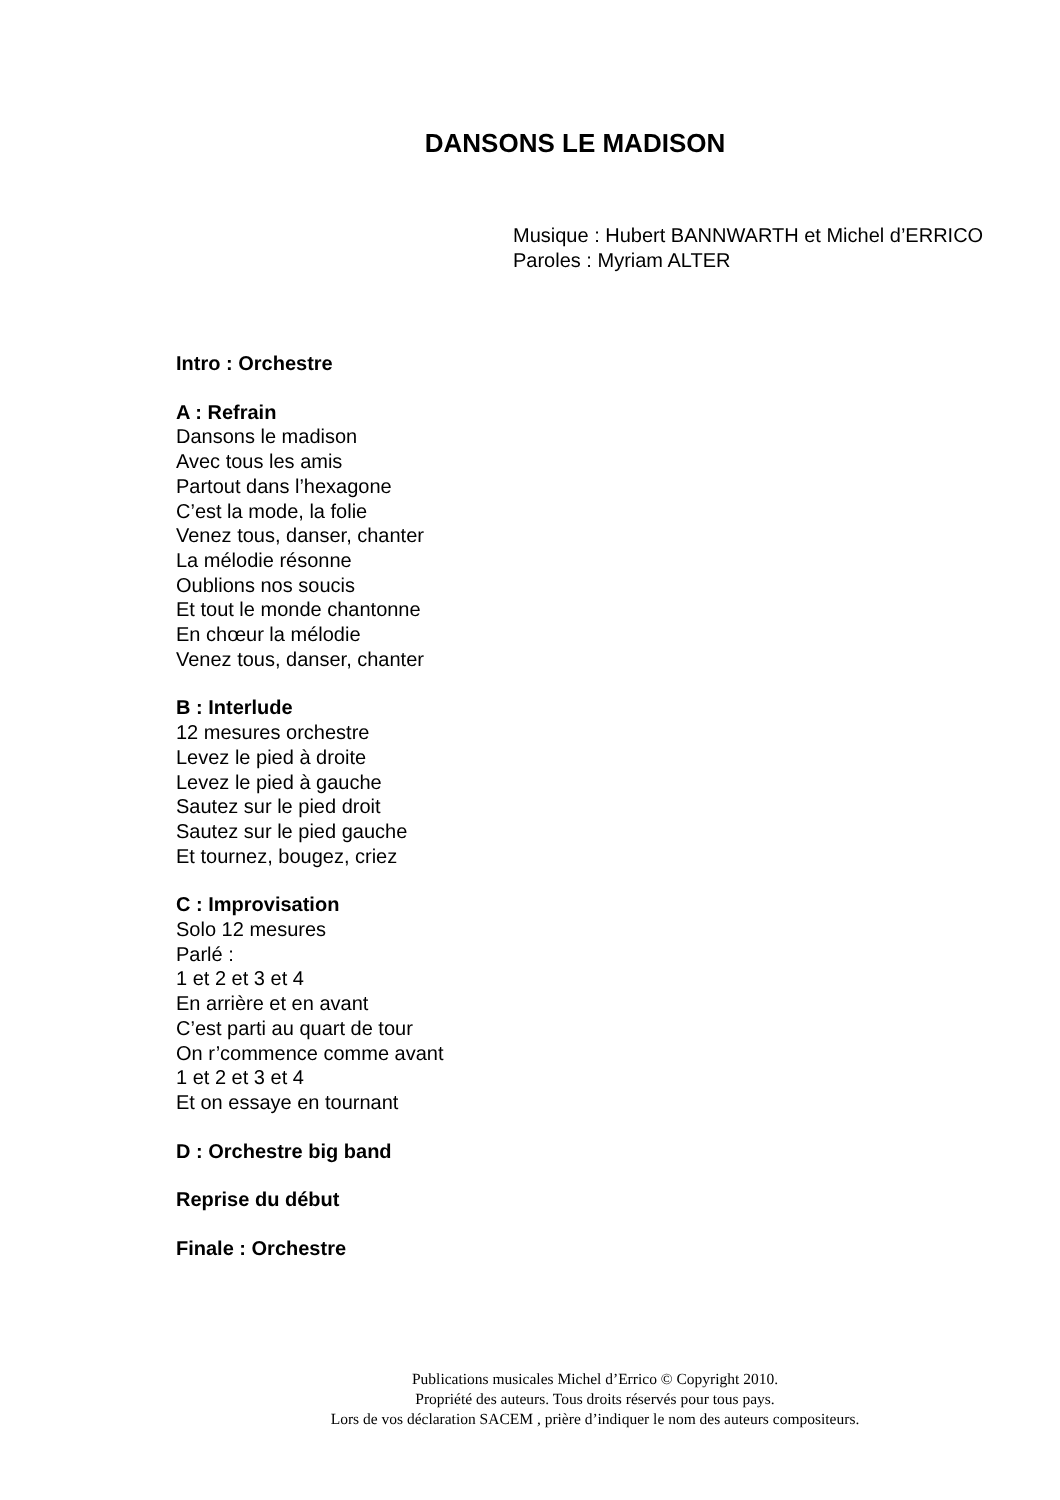DANSONS LE MADISON
Musique : Hubert BANNWARTH et Michel d’ERRICO
Paroles : Myriam ALTER
Intro : Orchestre
A : Refrain
Dansons le madison
Avec tous les amis
Partout dans l’hexagone
C’est la mode, la folie
Venez tous, danser, chanter
La mélodie résonne
Oublions nos soucis
Et tout le monde chantonne
En chœur la mélodie
Venez tous, danser, chanter
B : Interlude
12 mesures orchestre
Levez le pied à droite
Levez le pied à gauche
Sautez sur le pied droit
Sautez sur le pied gauche
Et tournez, bougez, criez
C : Improvisation
Solo 12 mesures
Parlé :
1 et 2 et 3 et 4
En arrière et en avant
C’est parti au quart de tour
On r’commence comme avant
1 et 2 et 3 et 4
Et on essaye en tournant
D : Orchestre big band
Reprise du début
Finale : Orchestre
Publications musicales Michel d’Errico © Copyright 2010.
Propriété des auteurs. Tous droits réservés pour tous pays.
Lors de vos déclaration SACEM , prière d’indiquer le nom des auteurs compositeurs.